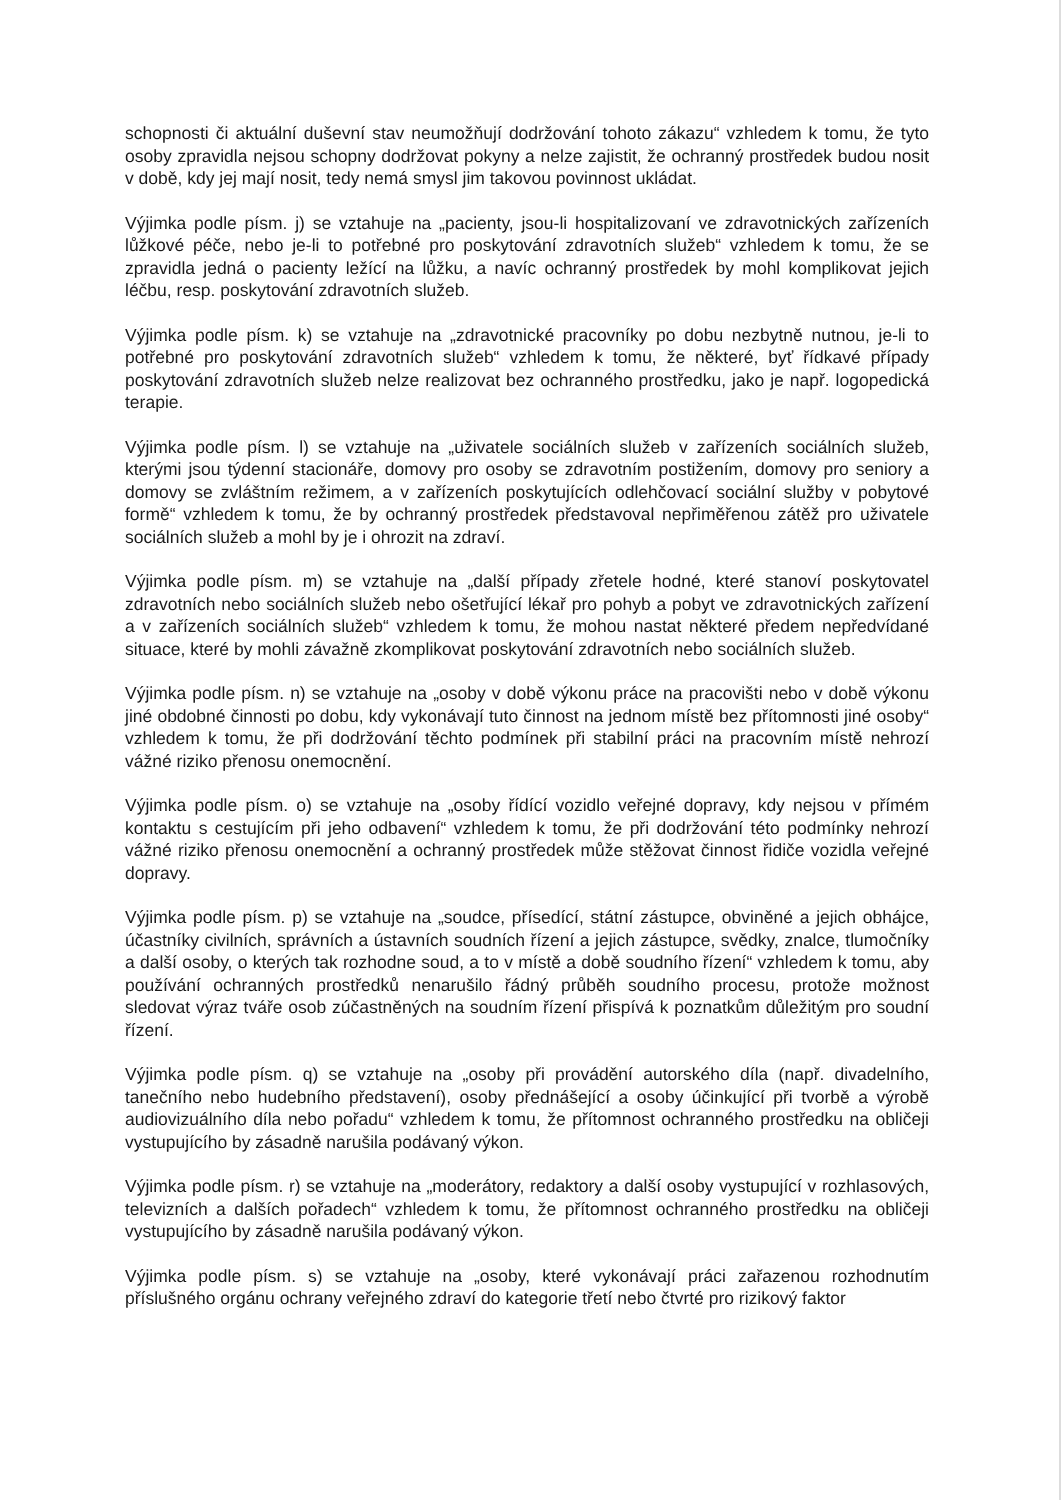schopnosti či aktuální duševní stav neumožňují dodržování tohoto zákazu“ vzhledem k tomu, že tyto osoby zpravidla nejsou schopny dodržovat pokyny a nelze zajistit, že ochranný prostředek budou nosit v době, kdy jej mají nosit, tedy nemá smysl jim takovou povinnost ukládat.
Výjimka podle písm. j) se vztahuje na „pacienty, jsou-li hospitalizovaní ve zdravotnických zařízeních lůžkové péče, nebo je-li to potřebné pro poskytování zdravotních služeb“ vzhledem k tomu, že se zpravidla jedná o pacienty ležící na lůžku, a navíc ochranný prostředek by mohl komplikovat jejich léčbu, resp. poskytování zdravotních služeb.
Výjimka podle písm. k) se vztahuje na „zdravotnické pracovníky po dobu nezbytně nutnou, je-li to potřebné pro poskytování zdravotních služeb“ vzhledem k tomu, že některé, byť řídkavé případy poskytování zdravotních služeb nelze realizovat bez ochranného prostředku, jako je např. logopedická terapie.
Výjimka podle písm. l) se vztahuje na „uživatele sociálních služeb v zařízeních sociálních služeb, kterými jsou týdenní stacionáře, domovy pro osoby se zdravotním postižením, domovy pro seniory a domovy se zvláštním režimem, a v zařízeních poskytujících odlehčovací sociální služby v pobytové formě“ vzhledem k tomu, že by ochranný prostředek představoval nepřiměřenou zátěž pro uživatele sociálních služeb a mohl by je i ohrozit na zdraví.
Výjimka podle písm. m) se vztahuje na „další případy zřetele hodné, které stanoví poskytovatel zdravotních nebo sociálních služeb nebo ošetřující lékař pro pohyb a pobyt ve zdravotnických zařízení a v zařízeních sociálních služeb“ vzhledem k tomu, že mohou nastat některé předem nepředvídané situace, které by mohli závažně zkomplikovat poskytování zdravotních nebo sociálních služeb.
Výjimka podle písm. n) se vztahuje na „osoby v době výkonu práce na pracovišti nebo v době výkonu jiné obdobné činnosti po dobu, kdy vykonávají tuto činnost na jednom místě bez přítomnosti jiné osoby“ vzhledem k tomu, že při dodržování těchto podmínek při stabilní práci na pracovním místě nehrozí vážné riziko přenosu onemocnění.
Výjimka podle písm. o) se vztahuje na „osoby řídící vozidlo veřejné dopravy, kdy nejsou v přímém kontaktu s cestujícím při jeho odbavení“ vzhledem k tomu, že při dodržování této podmínky nehrozí vážné riziko přenosu onemocnění a ochranný prostředek může stěžovat činnost řidiče vozidla veřejné dopravy.
Výjimka podle písm. p) se vztahuje na „soudce, přísedící, státní zástupce, obviněné a jejich obhájce, účastníky civilních, správních a ústavních soudních řízení a jejich zástupce, svědky, znalce, tlumočníky a další osoby, o kterých tak rozhodne soud, a to v místě a době soudního řízení“ vzhledem k tomu, aby používání ochranných prostředků nenarušilo řádný průběh soudního procesu, protože možnost sledovat výraz tváře osob zúčastněných na soudním řízení přispívá k poznatkům důležitým pro soudní řízení.
Výjimka podle písm. q) se vztahuje na „osoby při provádění autorského díla (např. divadelního, tanečního nebo hudebního představení), osoby přednášející a osoby účinkující při tvorbě a výrobě audiovizuálního díla nebo pořadu“ vzhledem k tomu, že přítomnost ochranného prostředku na obličeji vystupujícího by zásadně narušila podávaný výkon.
Výjimka podle písm. r) se vztahuje na „moderátory, redaktory a další osoby vystupující v rozhlasových, televizních a dalších pořadech“ vzhledem k tomu, že přítomnost ochranného prostředku na obličeji vystupujícího by zásadně narušila podávaný výkon.
Výjimka podle písm. s) se vztahuje na „osoby, které vykonávají práci zařazenou rozhodnutím příslušného orgánu ochrany veřejného zdraví do kategorie třetí nebo čtvrté pro rizikový faktor